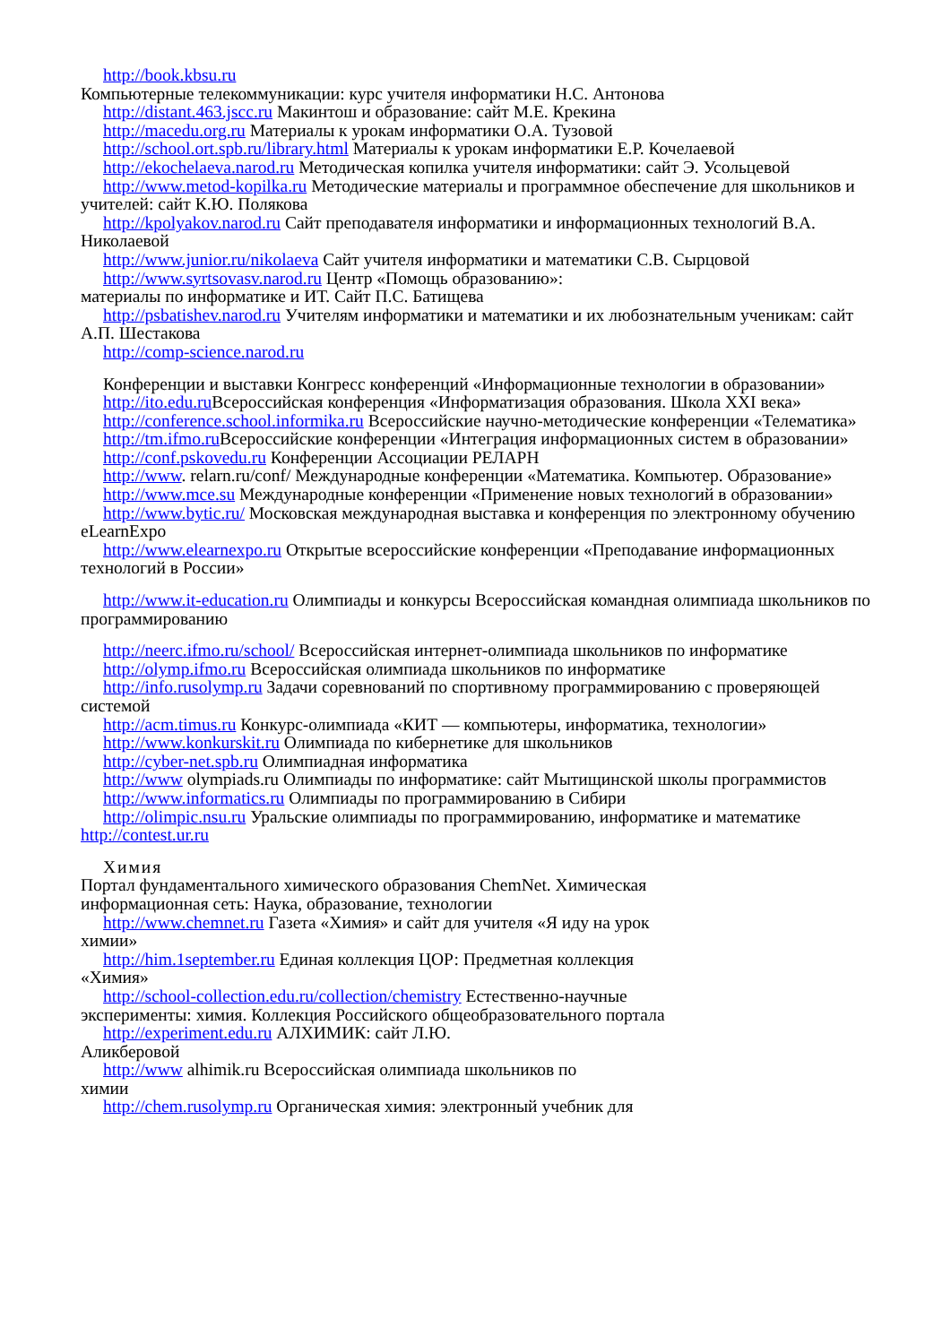http://book.kbsu.ru
Компьютерные телекоммуникации: курс учителя информатики Н.С. Антонова
http://distant.463.jscc.ru Макинтош и образование: сайт М.Е. Крекина
http://macedu.org.ru Материалы к урокам информатики О.А. Тузовой
http://school.ort.spb.ru/library.html Материалы к урокам информатики Е.Р. Кочелаевой
http://ekochelaeva.narod.ru Методическая копилка учителя информатики: сайт Э. Усольцевой
http://www.metod-kopilka.ru Методические материалы и программное обеспечение для школьников и учителей: сайт К.Ю. Полякова
http://kpolyakov.narod.ru Сайт преподавателя информатики и информационных технологий В.А. Николаевой
http://www.junior.ru/nikolaeva Сайт учителя информатики и математики С.В. Сырцовой
http://www.syrtsovasv.narod.ru Центр «Помощь образованию»:
материалы по информатике и ИТ. Сайт П.С. Батищева
http://psbatishev.narod.ru Учителям информатики и математики и их любознательным ученикам: сайт А.П. Шестакова
http://comp-science.narod.ru
Конференции и выставки Конгресс конференций «Информационные технологии в образовании»
http://ito.edu.ru Всероссийская конференция «Информатизация образования. Школа XXI века»
http://conference.school.informika.ru Всероссийские научно-методические конференции «Телематика»
http://tm.ifmo.ru Всероссийские конференции «Интеграция информационных систем в образовании»
http://conf.pskovedu.ru Конференции Ассоциации РЕЛАРН
http://www. relarn.ru/conf/ Международные конференции «Математика. Компьютер. Образование»
http://www.mce.su Международные конференции «Применение новых технологий в образовании»
http://www.bytic.ru/ Московская международная выставка и конференция по электронному обучению eLearnExpo
http://www.elearnexpo.ru Открытые всероссийские конференции «Преподавание информационных технологий в России»
http://www.it-education.ru Олимпиады и конкурсы Всероссийская командная олимпиада школьников по программированию
http://neerc.ifmo.ru/school/ Всероссийская интернет-олимпиада школьников по информатике
http://olymp.ifmo.ru Всероссийская олимпиада школьников по информатике
http://info.rusolymp.ru Задачи соревнований по спортивному программированию с проверяющей системой
http://acm.timus.ru Конкурс-олимпиада «КИТ — компьютеры, информатика, технологии»
http://www.konkurskit.ru Олимпиада по кибернетике для школьников
http://cyber-net.spb.ru Олимпиадная информатика
http://www olympiads.ru Олимпиады по информатике: сайт Мытищинской школы программистов
http://www.informatics.ru Олимпиады по программированию в Сибири
http://olimpic.nsu.ru Уральские олимпиады по программированию, информатике и математике http://contest.ur.ru
Химия
Портал фундаментального химического образования ChemNet. Химическая
информационная сеть: Наука, образование, технологии
http://www.chemnet.ru Газета «Химия» и сайт для учителя «Я иду на урок
химии»
http://him.1september.ru Единая коллекция ЦОР: Предметная коллекция
«Химия»
http://school-collection.edu.ru/collection/chemistry Естественно-научные
эксперименты: химия. Коллекция Российского общеобразовательного портала
http://experiment.edu.ru АЛХИМИК: сайт Л.Ю.
Аликберовой
http://www alhimik.ru Всероссийская олимпиада школьников по
химии
http://chem.rusolymp.ru Органическая химия: электронный учебник для